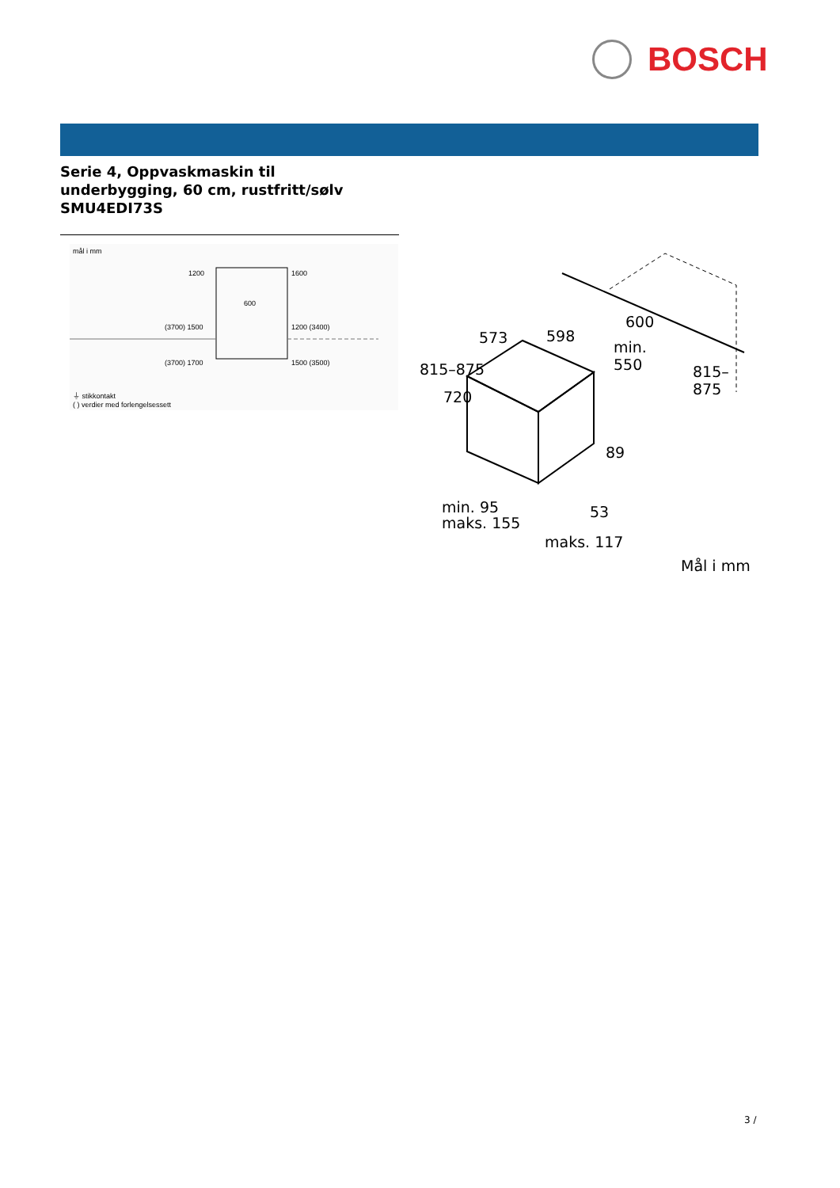BOSCH
Serie 4, Oppvaskmaskin til
underbygging, 60 cm, rustfritt/sølv
SMU4EDI73S
mål i mm
1200 1600
600
(3700) 1500 1200 (3400)
(3700) 1700 1500 (3500)
⏚ stikkontakt
( ) verdier med forlengelsessett
573 598
600
min.
550
815–875
720
89
53
815–875
min. 95
maks. 155
maks. 117
Mål i mm
3 /